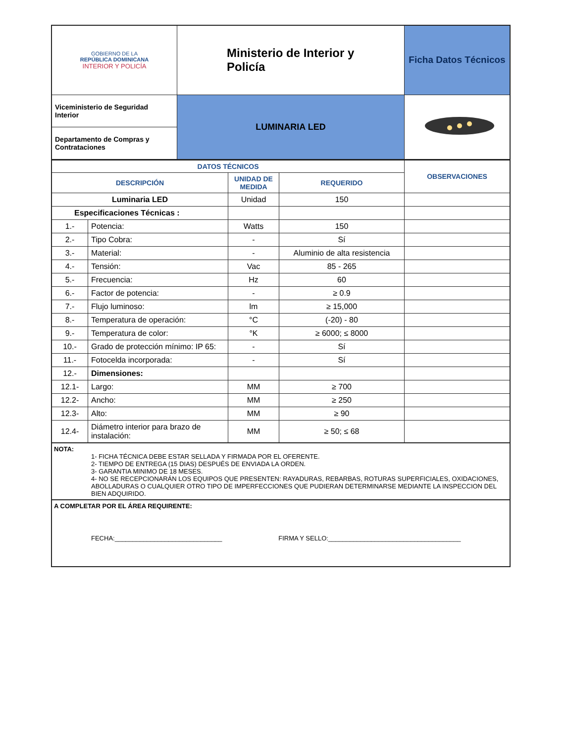| GOBIERNO DE LA REPÚBLICA DOMINICANA INTERIOR Y POLICÍA | Ministerio de Interior y Policía | Ficha Datos Técnicos |
| Viceministerio de Seguridad Interior | LUMINARIA LED | |
| Departamento de Compras y Contrataciones | | |
| DATOS TÉCNICOS | | | | OBSERVACIONES |
| --- | --- | --- | --- | --- |
| DESCRIPCIÓN | | UNIDAD DE MEDIDA | REQUERIDO | |
| Luminaria LED | | Unidad | 150 | |
| Especificaciones Técnicas : | | | | |
| 1.- | Potencia: | Watts | 150 | |
| 2.- | Tipo Cobra: | - | Sí | |
| 3.- | Material: | - | Aluminio de alta resistencia | |
| 4.- | Tensión: | Vac | 85 - 265 | |
| 5.- | Frecuencia: | Hz | 60 | |
| 6.- | Factor de potencia: | - | ≥ 0.9 | |
| 7.- | Flujo luminoso: | lm | ≥ 15,000 | |
| 8.- | Temperatura de operación: | °C | (-20) - 80 | |
| 9.- | Temperatura de color: | °K | ≥ 6000; ≤ 8000 | |
| 10.- | Grado de protección mínimo: IP 65: | - | Sí | |
| 11.- | Fotocelda incorporada: | - | Sí | |
| 12.- | Dimensiones: | | | |
| 12.1- | Largo: | MM | ≥ 700 | |
| 12.2- | Ancho: | MM | ≥ 250 | |
| 12.3- | Alto: | MM | ≥ 90 | |
| 12.4- | Diámetro interior para brazo de instalación: | MM | ≥ 50; ≤ 68 | |
NOTA:
1- FICHA TÉCNICA DEBE ESTAR SELLADA Y FIRMADA POR EL OFERENTE.
2- TIEMPO DE ENTREGA (15 DIAS) DESPUÉS DE ENVIADA LA ORDEN.
3- GARANTIA MINIMO DE 18 MESES.
4- NO SE RECEPCIONARÁN LOS EQUIPOS QUE PRESENTEN: RAYADURAS, REBARBAS, ROTURAS SUPERFICIALES, OXIDACIONES, ABOLLADURAS O CUALQUIER OTRO TIPO DE IMPERFECCIONES QUE PUDIERAN DETERMINARSE MEDIANTE LA INSPECCION DEL BIEN ADQUIRIDO.
A COMPLETAR POR EL ÁREA REQUIRENTE:
FECHA:______________________________ FIRMA Y SELLO:_____________________________________